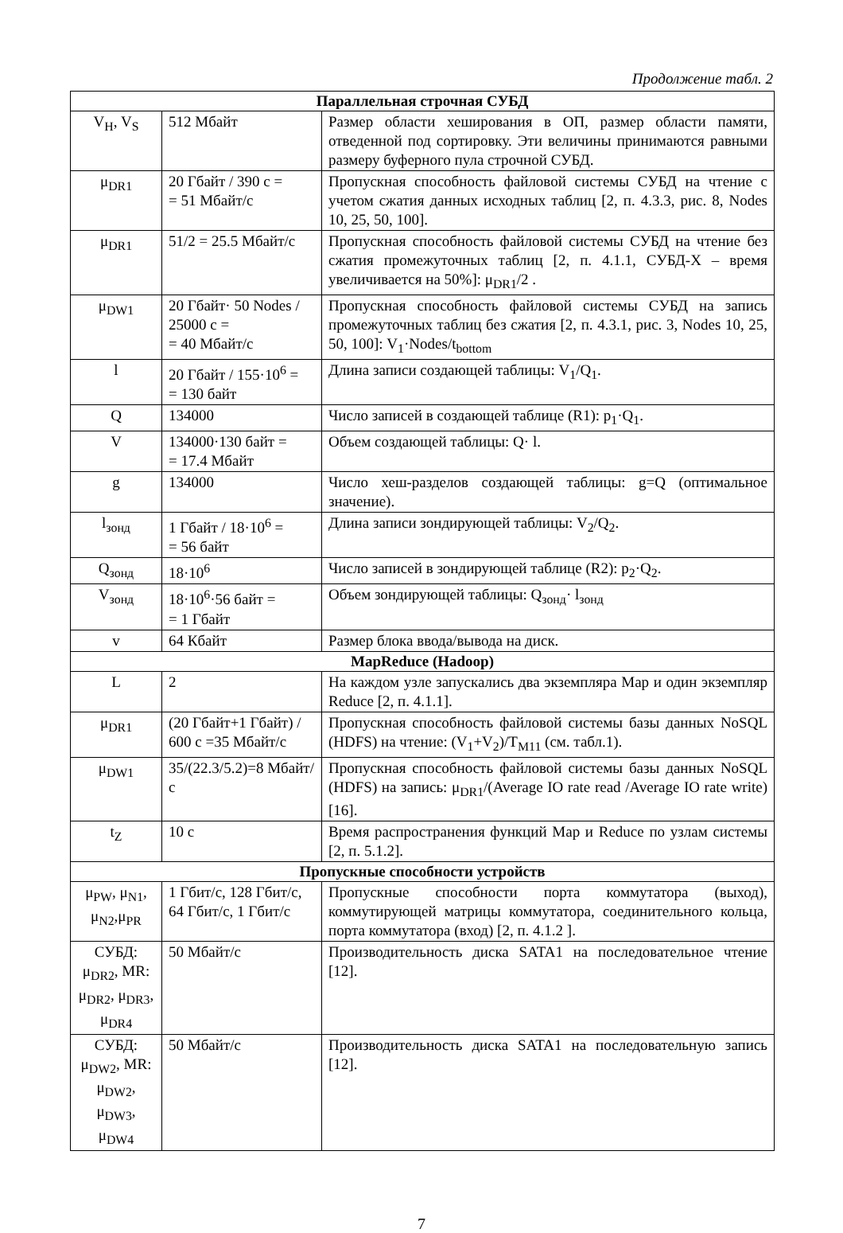Продолжение табл. 2
| Параллельная строчная СУБД | | |
| --- | --- | --- |
| V<sub>H</sub>, V<sub>S</sub> | 512 Мбайт | Размер области хеширования в ОП, размер области памяти, отведенной под сортировку. Эти величины принимаются равными размеру буферного пула строчной СУБД. |
| μ<sub>DR1</sub> | 20 Гбайт / 390 с = = 51 Мбайт/с | Пропускная способность файловой системы СУБД на чтение с учетом сжатия данных исходных таблиц [2, п. 4.3.3, рис. 8, Nodes 10, 25, 50, 100]. |
| μ<sub>DR1</sub> | 51/2 = 25.5 Мбайт/с | Пропускная способность файловой системы СУБД на чтение без сжатия промежуточных таблиц [2, п. 4.1.1, СУБД-X – время увеличивается на 50%]: μ<sub>DR1</sub>/2 . |
| μ<sub>DW1</sub> | 20 Гбайт· 50 Nodes / 25000 с = = 40 Мбайт/с | Пропускная способность файловой системы СУБД на запись промежуточных таблиц без сжатия [2, п. 4.3.1, рис. 3, Nodes 10, 25, 50, 100]: V<sub>1</sub>·Nodes/t<sub>bottom</sub> |
| l | 20 Гбайт / 155·10<sup>6</sup> = = 130 байт | Длина записи создающей таблицы: V<sub>1</sub>/Q<sub>1</sub>. |
| Q | 134000 | Число записей в создающей таблице (R1): p<sub>1</sub>·Q<sub>1</sub>. |
| V | 134000·130 байт = = 17.4 Мбайт | Объем создающей таблицы: Q· l. |
| g | 134000 | Число хеш-разделов создающей таблицы: g=Q (оптимальное значение). |
| l<sub>зонд</sub> | 1 Гбайт / 18·10<sup>6</sup> = = 56 байт | Длина записи зондирующей таблицы: V<sub>2</sub>/Q<sub>2</sub>. |
| Q<sub>зонд</sub> | 18·10<sup>6</sup> | Число записей в зондирующей таблице (R2): p<sub>2</sub>·Q<sub>2</sub>. |
| V<sub>зонд</sub> | 18·10<sup>6</sup>·56 байт = = 1 Гбайт | Объем зондирующей таблицы: Q<sub>зонд</sub>· l<sub>зонд</sub> |
| v | 64 Кбайт | Размер блока ввода/вывода на диск. |
| MapReduce (Hadoop) | | |
| L | 2 | На каждом узле запускались два экземпляра Map и один экземпляр Reduce [2, п. 4.1.1]. |
| μ<sub>DR1</sub> | (20 Гбайт+1 Гбайт) / 600 с =35 Мбайт/с | Пропускная способность файловой системы базы данных NoSQL (HDFS) на чтение: (V<sub>1</sub>+V<sub>2</sub>)/T<sub>M11</sub> (см. табл.1). |
| μ<sub>DW1</sub> | 35/(22.3/5.2)=8 Мбайт/с | Пропускная способность файловой системы базы данных NoSQL (HDFS) на запись: μ<sub>DR1</sub>/(Average IO rate read /Average IO rate write) [16]. |
| t<sub>Z</sub> | 10 с | Время распространения функций Map и Reduce по узлам системы [2, п. 5.1.2]. |
| Пропускные способности устройств | | |
| μ<sub>PW</sub>, μ<sub>N1</sub>, μ<sub>N2</sub>,μ<sub>PR</sub> | 1 Гбит/с, 128 Гбит/с, 64 Гбит/с, 1 Гбит/с | Пропускные способности порта коммутатора (выход), коммутирующей матрицы коммутатора, соединительного кольца, порта коммутатора (вход) [2, п. 4.1.2 ]. |
| СУБД: μ<sub>DR2</sub>, MR: μ<sub>DR2</sub>, μ<sub>DR3</sub>, μ<sub>DR4</sub> | 50 Мбайт/с | Производительность диска SATA1 на последовательное чтение [12]. |
| СУБД: μ<sub>DW2</sub>, MR: μ<sub>DW2</sub>, μ<sub>DW3</sub>, μ<sub>DW4</sub> | 50 Мбайт/с | Производительность диска SATA1 на последовательную запись [12]. |
7